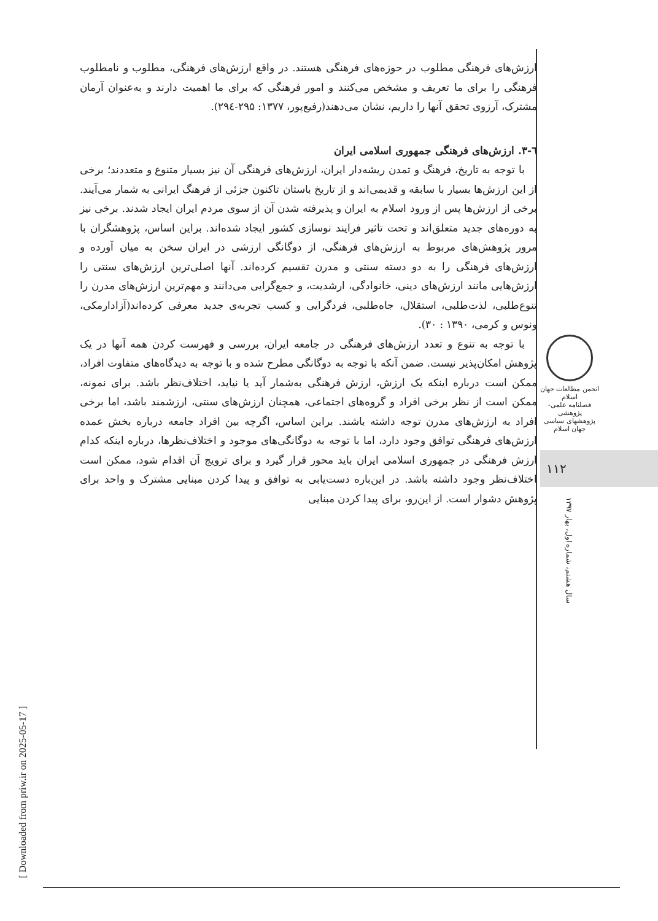ارزش‌های فرهنگی مطلوب در حوزه‌های فرهنگی هستند. در واقع ارزش‌های فرهنگی، مطلوب و نامطلوب فرهنگی را برای ما تعریف و مشخص می‌کنند و امور فرهنگی که برای ما اهمیت دارند و به‌عنوان آرمان مشترک، آرزوی تحقق آنها را داریم، نشان می‌دهند(رفیع‌پور، ۱۳۷۷: ۲۹۵-۲۹٤).
٦-۳. ارزش‌های فرهنگی جمهوری اسلامی ایران
با توجه به تاریخ، فرهنگ و تمدن ریشه‌دار ایران، ارزش‌های فرهنگی آن نیز بسیار متنوع و متعددند؛ برخی از این ارزش‌ها بسیار با سابقه و قدیمی‌اند و از تاریخ باستان تاکنون جزئی از فرهنگ ایرانی به شمار می‌آیند. برخی از ارزش‌ها پس از ورود اسلام به ایران و پذیرفته شدن آن از سوی مردم ایران ایجاد شدند. برخی نیز به دوره‌های جدید متعلق‌اند و تحت تاثیر فرایند نوسازی کشور ایجاد شده‌اند. براین اساس، پژوهشگران با مرور پژوهش‌های مربوط به ارزش‌های فرهنگی، از دوگانگی ارزشی در ایران سخن به میان آورده و ارزش‌های فرهنگی را به دو دسته سنتی و مدرن تقسیم کرده‌اند. آنها اصلی‌ترین ارزش‌های سنتی را ارزش‌هایی مانند ارزش‌های دینی، خانوادگی، ارشدیت، و جمع‌گرایی می‌دانند و مهم‌ترین ارزش‌های مدرن را تنوع‌طلبی، لذت‌طلبی، استقلال، جاه‌طلبی، فردگرایی و کسب تجربه‌ی جدید معرفی کرده‌اند(آزادارمکی، ونوس و کرمی، ۱۳۹۰ : ۳۰).
با توجه به تنوع و تعدد ارزش‌های فرهنگی در جامعه ایران، بررسی و فهرست کردن همه آنها در یک پژوهش امکان‌پذیر نیست. ضمن آنکه با توجه به دوگانگی مطرح شده و با توجه به دیدگاه‌های متفاوت افراد، ممکن است درباره اینکه یک ارزش، ارزش فرهنگی به‌شمار آید یا نیاید، اختلاف‌نظر باشد. برای نمونه، ممکن است از نظر برخی افراد و گروه‌های اجتماعی، همچنان ارزش‌های سنتی، ارزشمند باشد، اما برخی افراد به ارزش‌های مدرن توجه داشته باشند. براین اساس، اگرچه بین افراد جامعه درباره بخش عمده ارزش‌های فرهنگی توافق وجود دارد، اما با توجه به دوگانگی‌های موجود و اختلاف‌نظرها، درباره اینکه کدام ارزش فرهنگی در جمهوری اسلامی ایران باید محور قرار گیرد و برای ترویج آن اقدام شود، ممکن است اختلاف‌نظر وجود داشته باشد. در این‌باره دست‌یابی به توافق و پیدا کردن مبنایی مشترک و واحد برای پژوهش دشوار است. از این‌رو، برای پیدا کردن مبنایی
انجمن مطالعات جهان اسلام
فصلنامه علمی-پژوهشی
پژوهشهای سیاسی جهان اسلام
۱۱۲
سال هشتم، شماره اول، بهار ۱۳۹۷
[ Downloaded from priw.ir on 2025-05-17 ]